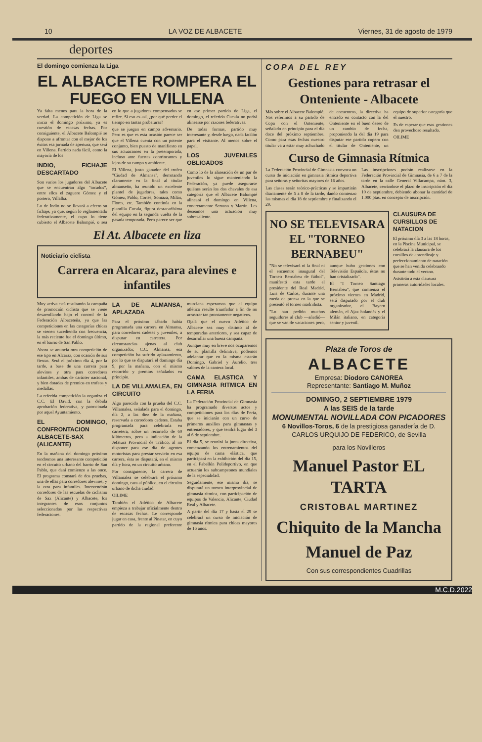10 LA VOZ DE ALBACETE Viernes, 31 de agosto de 1979
deportes
El domingo comienza la Liga
EL ALBACETE ROMPERA EL FUEGO EN VILLENA
Ya falta menos para la hora de la verdad. La competición de Liga se inicia el domingo próximo, ya es cuestión de escasas fechas. Por consiguiente, el Albacete Balompié se dispone a afrontar con el mejor de los éxitos esa jornada de apertura, que será en Villena. Partido nada fácil, como la mayoría de los
INDIO, FICHAJE DESCARTADO
Son varios los jugadores del Albacete que se encuentran algo "tocados", entre ellos el zaguero Gómez y el portero, Villalba.
Lo de Indio no se llevará a efecto su fichaje, ya que, según lo reglamentado federativamente, el cupo lo tiene cubierto el Albacete Balompié, o sea en lo que a jugadores compensados se refire. Si eso es así, ¿por qué perder el tiempo en tantas probaturas?
que se juegan en campo adversario. Pero es que es esta ocasión parece ser que el Villena cuenta con un potente conjunto, bien puesto de manifiesto en sus actuaciones en la pretemporada, incluso ante fuertes contrincantes y lejos de su campo y ambiente.
El Villena, justo ganador del trofeo "Ciudad de Almansa", derrotando claramente en la final al titular almanseño, ha reunido un excelente plantel de jugadores, tales como Gómez, Pablo, Cortés, Somaza, Milán, Flores, etc. También continúa en la plantilla Cucala, figura destacadísima del equipo en la segunda vuelta de la pasada temporada. Pero parece ser que en ese primer partido de Liga, el domingo, el referido Cucala no podrá alinearse por razones federativas.
De todas formas, partido muy interesante y, desde luego, nada facilón para el visitante. Al menos sobre el papel.
LOS JUVENILES OBLIGADOS
Como lo de la alineación de un par de juveniles lo sigue manteniendo la Federación, ya puede asegurarse quiénes serán los dos chavales de esa categoría que el Albacete Balompié alineará el domingo en Villena, concretamente Serrano y Martín. Les deseamos una actuación muy sobresaliente.
El At. Albacete en liza
Noticiario ciclista
Carrera en Alcaraz, para alevines e infantiles
Muy activa está resultando la campaña de promoción ciclista que se viene desarrollando bajo el control de la Federación Albaceteña, ya que las competiciones en las categorías chicas se vienen sucediendo con frecuencia, la más reciente fue el domingo último, en el barrio de San Pablo.
Ahora se anuncia otra competición de ese tipo en Alcaraz, con ocasión de sus fiestas. Será el próximo día 4, por la tarde, a base de una carrera para alevines y otra para corredores infantiles, ambas de carácter nacional, y bien dotadas de premios en trofeos y medallas.
La referida competición la organiza el C.C. El David, con la debida aprobación federativa, y patrocinada por aquel Ayuntamiento.
EL DOMINGO, CONFRONTACION ALBACETE-SAX (ALICANTE)
En la mañana del domingo próximo tendremos una interesante competición en el circuito urbano del barrio de San Pablo, que dará comienzo a las once. El programa constará de dos pruebas, una de ellas para corredores alevines, y la otra para infantiles. Intervendrán corredores de las escuelas de ciclismo de Sax (Alicante) y Albacete, los integrantes de esos conjuntos seleccionados por las respectivas federaciones.
LA DE ALMANSA, APLAZADA
Para el próximo sábado había programada una carrera en Almansa, para corredores cadetes y juveniles, a disputar en carretera. Por circunstancias ajenas al club organizador, C.C. Almansa, esa competición ha sufrido aplazamiento, por lo que se disputará el domingo día 9, por la mañana, con el mismo recorrido y premios señalados en principio.
LA DE VILLAMALEA, EN CIRCUITO
Algo parecido con la prueba del C.C. Villamalea, señalada para el domingo, día 2, a las diez de la mañana, reservada a corredores cadetes. Estaba programada para celebrarla en carretera, sobre un recorrido de 60 kilómetros, pero a indicación de la Jefatura Provincial de Tráfico, al no disponer para ese día de agentes motoristas para prestar servicio en esa carrera, ésta se disputará, en el mismo día y hora, en un circuito urbano.
Por consiguiente, la carrera de Villamalea se celebrará el próximo domingo, cara al público, en el circuito urbano de dicha ciudad.
OILIME
También el Atlético de Albacete empieza a trabajar oficialmente dentro de escasas fechas. Le corresponde jugar en casa, frente al Pinatar, en cuyo partido de la regional preferente murciana esperamos que el equipo atlético resulte triunfador a fin de no arrastrar tan prontamente negativos.
Ojalá que el nuevo Atlético de Albacete sea muy distinto al de temporadas anteriores, y sea capaz de desarrollar una buena campaña.
Aunque muy en breve nos ocuparemos de su plantilla definitiva, podemos adelantar que en la misma estarán Domingo, Gabriel y Aurelio, tres valores de la cantera local.
CAMA ELASTICA Y GIMNASIA RITMICA EN LA FERIA
La Federación Provincial de Gimnasia ha programado diversos actos y competiciones para los días de Feria, que se iniciarán con un curso de primeros auxilios para gimnastas y entrenadores, y que tendrá lugar del 3 al 6 de septiembre.
El día 5, se reunirá la junta directiva, comenzando los entrenamientos del equipo de cama elástica, que participará en la exhibición del día 15, en el Pabellón Polideportivo, en que actuarán los subcampeones mundiales de la especialidad.
Seguidamente, ese mismo día, se disputará un torneo interprovincial de gimnasia rítmica, con participación de equipos de Valencia, Alicante, Ciudad Real y Albacete.
A partir del día 17 y hasta el 29 se celebrará un curso de iniciación de gimnasia rítmica para chicas mayores de 16 años.
COPA DEL REY
Gestiones para retrasar el Onteniente - Albacete
Más sobre el Albacete Balompié. Nos referimos a su partido de Copa con el Onteniente, señalado en principio para el día doce del próximo septiembre. Como para esas fechas nuestro titular va a estar muy achuchado de encuentros, la directiva ha entrado en contacto con la del Onteniente en el buen deseo de un cambio de fecha, proponiendo la del día 19 para disputar ese partido copero con el titular de Onteniente, un equipo de superior categoría que el nuestro.
Es de esperar que esas gestiones den provechoso resultado.
OILIME
Curso de Gimnasia Rítmica
La Federación Provincial de Gimnasia convoca un curso de iniciación en gimnasia rítmica deportiva para señoras y señoritas mayores de 16 años.
Las clases serán teórico-prácticas y se impartirán diariamente de 5 a 8 de la tarde, dando comienzo las mismas el día 18 de septiembre y finalizando el 29.
Las inscripciones podrán realizarse en la Federación Provincial de Gimnasia, de 6 a 7 de la tarde en la calle General Villacampa, núm. 3, Albacete, cerrándose el plazo de inscripción el día 10 de septiembre, debiendo abonar la cantidad de 1.000 ptas. en concepto de inscripción.
NO SE TELEVISARA EL "TORNEO BERNABEU"
"No se televisará ni la final ni el encuentro inaugural del Torneo Bernabeu de fútbol", manifestó esta tarde el presidente del Real Madrid, Luis de Carlos, durante una rueda de prensa en la que se presentó el torneo madridista.
"Lo han pedido muchos seguidores al club —añadió— que se van de vacaciones pero, aunque hubo gestiones con Televisión Española, éstas no han cristalizado".
El "I Torneo Santiago Bernabeu", que comienza el próximo viernes en Madrid, será disputado por el club organizador, el Bayern alemán, el Ajax holandés y el Milán italiano, en categoría senior y juvenil.
CLAUSURA DE CURSILLOS DE NATACION
El próximo día 3 a las 18 horas, en la Piscina Municipal, se celebrará la clausura de los cursillos de aprendizaje y perfeccionamiento de natación que se han venido celebrando durante todo el verano.
Asistirán a esta clausura primeras autoridades locales.
Plaza de Toros de
ALBACETE
Empresa: Diodoro CANOREA
Representante: Santiago M. Muñoz
DOMINGO, 2 SEPTIEMBRE 1979
A las SEIS de la tarde
MONUMENTAL NOVILLADA CON PICADORES
6 Novillos-Toros, 6 de la prestigiosa ganadería de D. CARLOS URQUIJO DE FEDERICO, de Sevilla
para los Novilleros
Manuel Pastor EL TARTA
CRISTOBAL MARTINEZ
Chiquito de la Mancha
Manuel de Paz
Con sus correspondientes Cuadrillas
M.C.D.2022